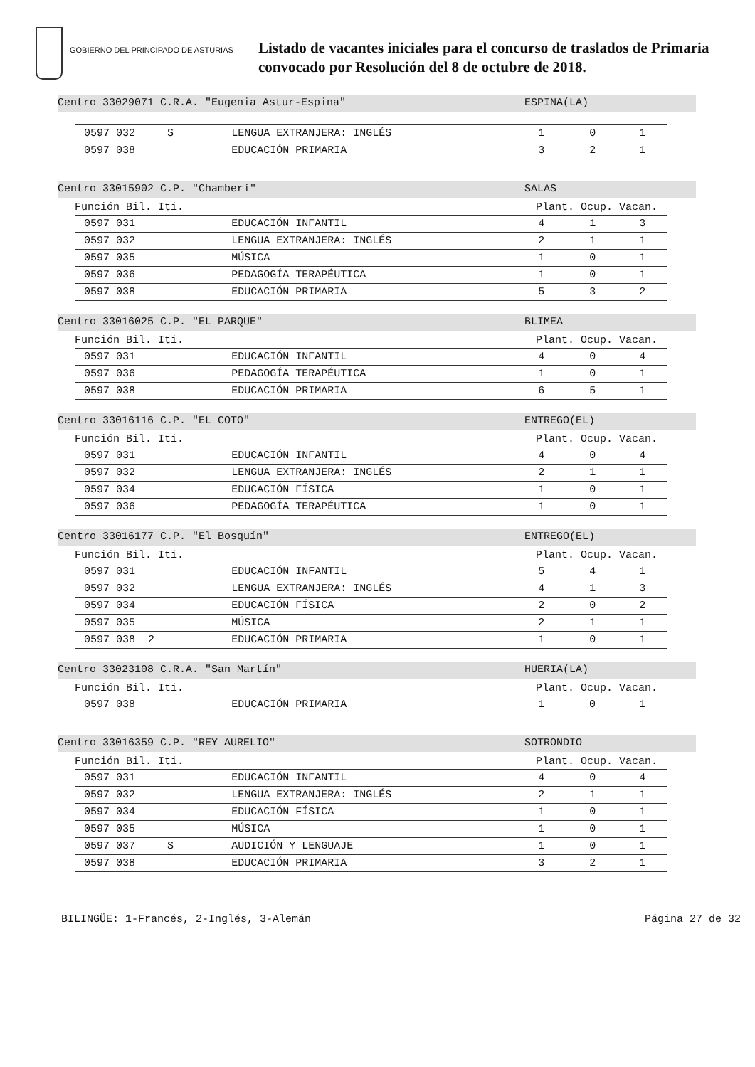GOBIERNO DEL PRINCIPADO DE ASTURIAS
Listado de vacantes iniciales para el concurso de traslados de Primaria
convocado por Resolución del 8 de octubre de 2018.
Centro 33029071 C.R.A. "Eugenia Astur-Espina" ESPINA(LA)
| 0597 032 S | LENGUA EXTRANJERA: INGLÉS | 1 | 0 | 1 |
| 0597 038 | EDUCACIÓN PRIMARIA | 3 | 2 | 1 |
Centro 33015902 C.P. "Chamberí" SALAS
Función Bil. Iti. Plant. Ocup. Vacan.
| 0597 031 | EDUCACIÓN INFANTIL | 4 | 1 | 3 |
| 0597 032 | LENGUA EXTRANJERA: INGLÉS | 2 | 1 | 1 |
| 0597 035 | MÚSICA | 1 | 0 | 1 |
| 0597 036 | PEDAGOGÍA TERAPÉUTICA | 1 | 0 | 1 |
| 0597 038 | EDUCACIÓN PRIMARIA | 5 | 3 | 2 |
Centro 33016025 C.P. "EL PARQUE" BLIMEA
Función Bil. Iti. Plant. Ocup. Vacan.
| 0597 031 | EDUCACIÓN INFANTIL | 4 | 0 | 4 |
| 0597 036 | PEDAGOGÍA TERAPÉUTICA | 1 | 0 | 1 |
| 0597 038 | EDUCACIÓN PRIMARIA | 6 | 5 | 1 |
Centro 33016116 C.P. "EL COTO" ENTREGO(EL)
Función Bil. Iti. Plant. Ocup. Vacan.
| 0597 031 | EDUCACIÓN INFANTIL | 4 | 0 | 4 |
| 0597 032 | LENGUA EXTRANJERA: INGLÉS | 2 | 1 | 1 |
| 0597 034 | EDUCACIÓN FÍSICA | 1 | 0 | 1 |
| 0597 036 | PEDAGOGÍA TERAPÉUTICA | 1 | 0 | 1 |
Centro 33016177 C.P. "El Bosquín" ENTREGO(EL)
Función Bil. Iti. Plant. Ocup. Vacan.
| 0597 031 | EDUCACIÓN INFANTIL | 5 | 4 | 1 |
| 0597 032 | LENGUA EXTRANJERA: INGLÉS | 4 | 1 | 3 |
| 0597 034 | EDUCACIÓN FÍSICA | 2 | 0 | 2 |
| 0597 035 | MÚSICA | 2 | 1 | 1 |
| 0597 038 2 | EDUCACIÓN PRIMARIA | 1 | 0 | 1 |
Centro 33023108 C.R.A. "San Martín" HUERIA(LA)
Función Bil. Iti. Plant. Ocup. Vacan.
| 0597 038 | EDUCACIÓN PRIMARIA | 1 | 0 | 1 |
Centro 33016359 C.P. "REY AURELIO" SOTRONDIO
Función Bil. Iti. Plant. Ocup. Vacan.
| 0597 031 | EDUCACIÓN INFANTIL | 4 | 0 | 4 |
| 0597 032 | LENGUA EXTRANJERA: INGLÉS | 2 | 1 | 1 |
| 0597 034 | EDUCACIÓN FÍSICA | 1 | 0 | 1 |
| 0597 035 | MÚSICA | 1 | 0 | 1 |
| 0597 037 S | AUDICIÓN Y LENGUAJE | 1 | 0 | 1 |
| 0597 038 | EDUCACIÓN PRIMARIA | 3 | 2 | 1 |
BILINGÜE: 1-Francés, 2-Inglés, 3-Alemán Página 27 de 32